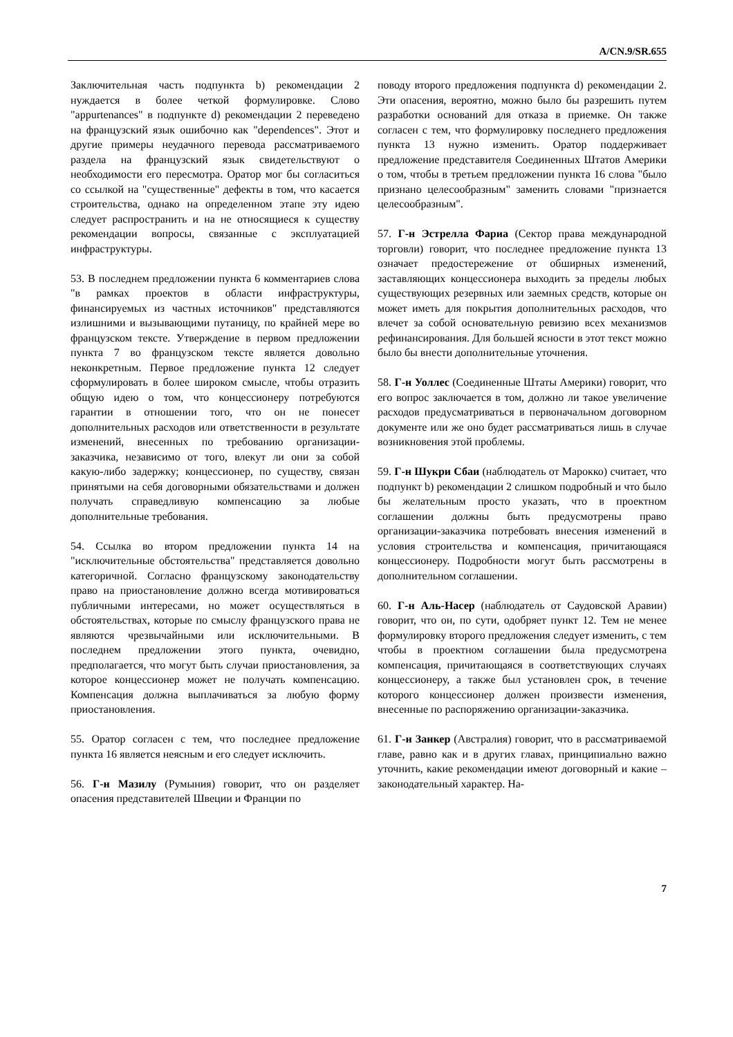A/CN.9/SR.655
Заключительная часть подпункта b) рекомендации 2 нуждается в более четкой формулировке. Слово "appurtenances" в подпункте d) рекомендации 2 переведено на французский язык ошибочно как "dependences". Этот и другие примеры неудачного перевода рассматриваемого раздела на французский язык свидетельствуют о необходимости его пересмотра. Оратор мог бы согласиться со ссылкой на "существенные" дефекты в том, что касается строительства, однако на определенном этапе эту идею следует распространить и на не относящиеся к существу рекомендации вопросы, связанные с эксплуатацией инфраструктуры.
53. В последнем предложении пункта 6 комментариев слова "в рамках проектов в области инфраструктуры, финансируемых из частных источников" представляются излишними и вызывающими путаницу, по крайней мере во французском тексте. Утверждение в первом предложении пункта 7 во французском тексте является довольно неконкретным. Первое предложение пункта 12 следует сформулировать в более широком смысле, чтобы отразить общую идею о том, что концессионеру потребуются гарантии в отношении того, что он не понесет дополнительных расходов или ответственности в результате изменений, внесенных по требованию организации-заказчика, независимо от того, влекут ли они за собой какую-либо задержку; концессионер, по существу, связан принятыми на себя договорными обязательствами и должен получать справедливую компенсацию за любые дополнительные требования.
54. Ссылка во втором предложении пункта 14 на "исключительные обстоятельства" представляется довольно категоричной. Согласно французскому законодательству право на приостановление должно всегда мотивироваться публичными интересами, но может осуществляться в обстоятельствах, которые по смыслу французского права не являются чрезвычайными или исключительными. В последнем предложении этого пункта, очевидно, предполагается, что могут быть случаи приостановления, за которое концессионер может не получать компенсацию. Компенсация должна выплачиваться за любую форму приостановления.
55. Оратор согласен с тем, что последнее предложение пункта 16 является неясным и его следует исключить.
56. Г-н Мазилу (Румыния) говорит, что он разделяет опасения представителей Швеции и Франции по
поводу второго предложения подпункта d) рекомендации 2. Эти опасения, вероятно, можно было бы разрешить путем разработки оснований для отказа в приемке. Он также согласен с тем, что формулировку последнего предложения пункта 13 нужно изменить. Оратор поддерживает предложение представителя Соединенных Штатов Америки о том, чтобы в третьем предложении пункта 16 слова "было признано целесообразным" заменить словами "признается целесообразным".
57. Г-н Эстрелла Фариа (Сектор права международной торговли) говорит, что последнее предложение пункта 13 означает предостережение от обширных изменений, заставляющих концессионера выходить за пределы любых существующих резервных или заемных средств, которые он может иметь для покрытия дополнительных расходов, что влечет за собой основательную ревизию всех механизмов рефинансирования. Для большей ясности в этот текст можно было бы внести дополнительные уточнения.
58. Г-н Уоллес (Соединенные Штаты Америки) говорит, что его вопрос заключается в том, должно ли такое увеличение расходов предусматриваться в первоначальном договорном документе или же оно будет рассматриваться лишь в случае возникновения этой проблемы.
59. Г-н Шукри Сбаи (наблюдатель от Марокко) считает, что подпункт b) рекомендации 2 слишком подробный и что было бы желательным просто указать, что в проектном соглашении должны быть предусмотрены право организации-заказчика потребовать внесения изменений в условия строительства и компенсация, причитающаяся концессионеру. Подробности могут быть рассмотрены в дополнительном соглашении.
60. Г-н Аль-Насер (наблюдатель от Саудовской Аравии) говорит, что он, по сути, одобряет пункт 12. Тем не менее формулировку второго предложения следует изменить, с тем чтобы в проектном соглашении была предусмотрена компенсация, причитающаяся в соответствующих случаях концессионеру, а также был установлен срок, в течение которого концессионер должен произвести изменения, внесенные по распоряжению организации-заказчика.
61. Г-н Занкер (Австралия) говорит, что в рассматриваемой главе, равно как и в других главах, принципиально важно уточнить, какие рекомендации имеют договорный и какие – законодательный характер. На-
7